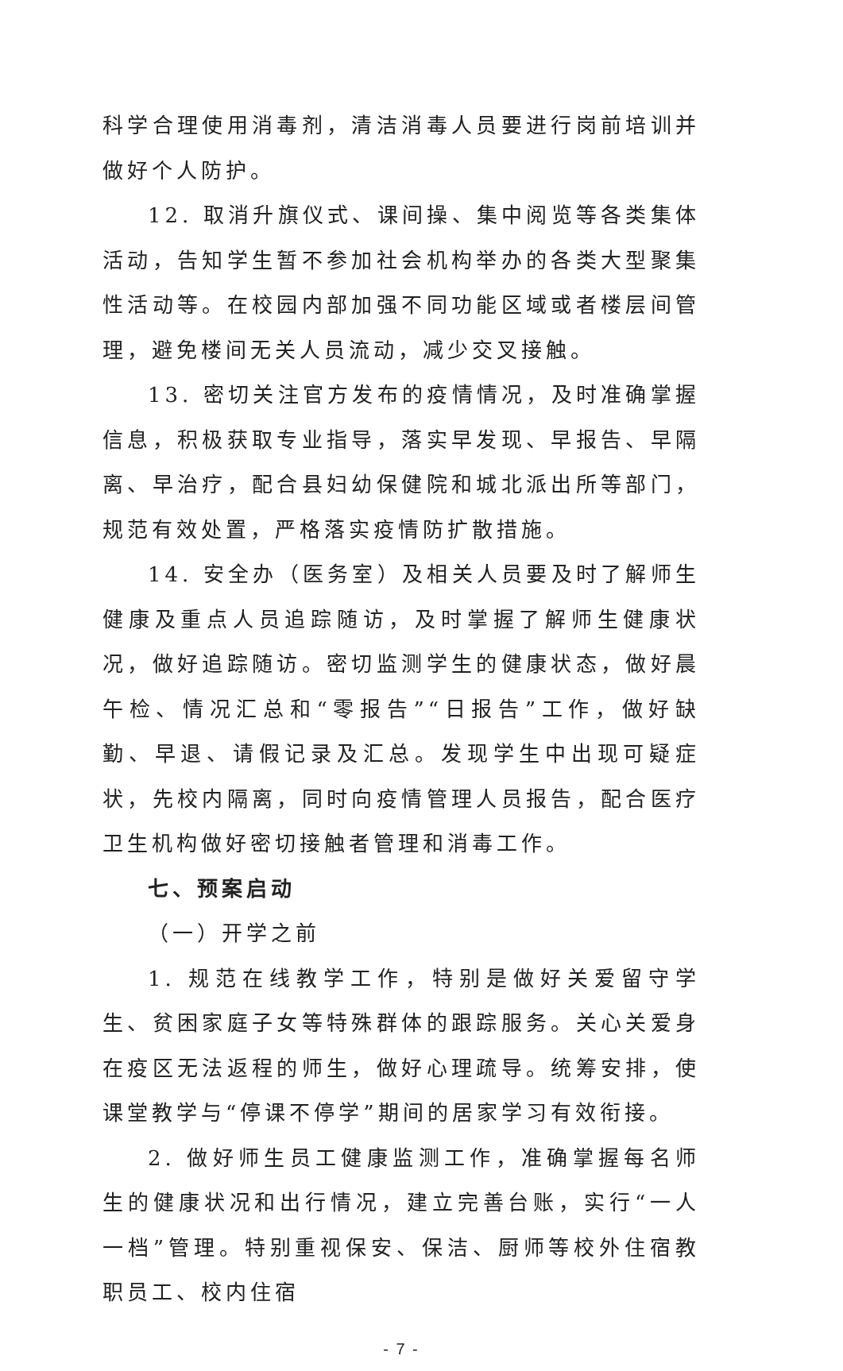科学合理使用消毒剂，清洁消毒人员要进行岗前培训并做好个人防护。
12. 取消升旗仪式、课间操、集中阅览等各类集体活动，告知学生暂不参加社会机构举办的各类大型聚集性活动等。在校园内部加强不同功能区域或者楼层间管理，避免楼间无关人员流动，减少交叉接触。
13. 密切关注官方发布的疫情情况，及时准确掌握信息，积极获取专业指导，落实早发现、早报告、早隔离、早治疗，配合县妇幼保健院和城北派出所等部门，规范有效处置，严格落实疫情防扩散措施。
14. 安全办（医务室）及相关人员要及时了解师生健康及重点人员追踪随访，及时掌握了解师生健康状况，做好追踪随访。密切监测学生的健康状态，做好晨午检、情况汇总和“零报告”“日报告”工作，做好缺勤、早退、请假记录及汇总。发现学生中出现可疑症状，先校内隔离，同时向疫情管理人员报告，配合医疗卫生机构做好密切接触者管理和消毒工作。
七、预案启动
（一）开学之前
1. 规范在线教学工作，特别是做好关爱留守学生、贫困家庭子女等特殊群体的跟踪服务。关心关爱身在疫区无法返程的师生，做好心理疏导。统筹安排，使课堂教学与“停课不停学”期间的居家学习有效衔接。
2. 做好师生员工健康监测工作，准确掌握每名师生的健康状况和出行情况，建立完善台账，实行“一人一档”管理。特别重视保安、保洁、厨师等校外住宿教职员工、校内住宿
- 7 -